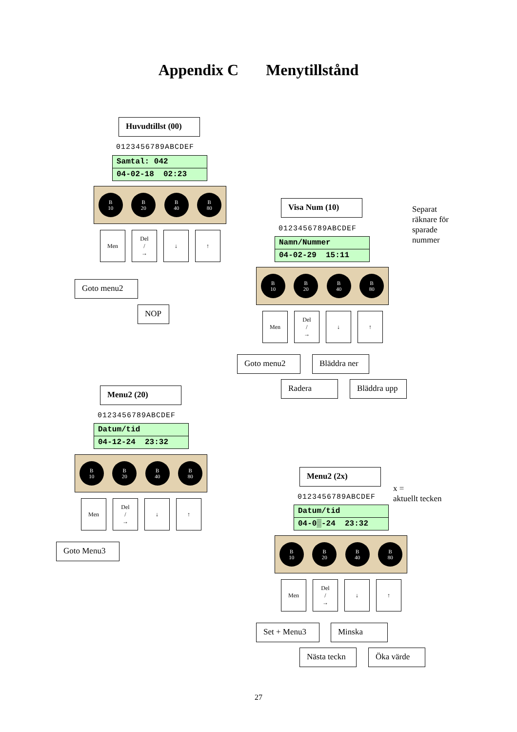Appendix C Menytillstånd
Huvudtillst (00)
0123456789ABCDEF
Samtal: 042
04-02-18 02:23
B
10
B
20
B
40
B
80
Men Del
/
→
↓ ↑
Goto menu2
NOP
Visa Num (10)
Separat
räknare för
sparade
nummer
0123456789ABCDEF
Namn/Nummer
04-02-29 15:11
B
10
B
20
B
40
B
80
Men Del
/
→
↓ ↑
Goto menu2 Bläddra ner
Radera Bläddra upp
Menu2 (20)
0123456789ABCDEF
Datum/tid
04-12-24 23:32
B
10
B
20
B
40
B
80
Men Del
/
→
↓ ↑
Goto Menu3
Menu2 (2x)
x =
aktuellt tecken
0123456789ABCDEF
Datum/tid
04-0▒-24 23:32
B
10
B
20
B
40
B
80
Men Del
/
→
↓ ↑
Set + Menu3 Minska
Nästa teckn Öka värde
27